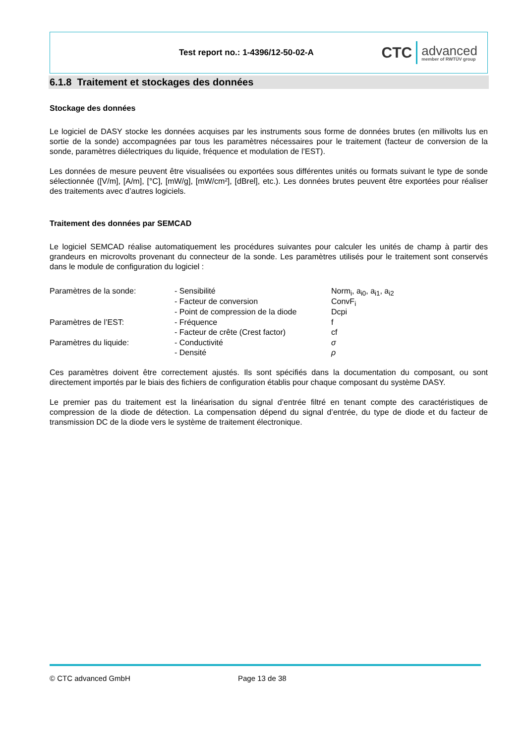Test report no.: 1-4396/12-50-02-A
CTC advanced
member of RWTÜV group
6.1.8 Traitement et stockages des données
Stockage des données
Le logiciel de DASY stocke les données acquises par les instruments sous forme de données brutes (en millivolts lus en sortie de la sonde) accompagnées par tous les paramètres nécessaires pour le traitement (facteur de conversion de la sonde, paramètres diélectriques du liquide, fréquence et modulation de l’EST).
Les données de mesure peuvent être visualisées ou exportées sous différentes unités ou formats suivant le type de sonde sélectionnée ([V/m], [A/m], [°C], [mW/g], [mW/cm²], [dBrel], etc.). Les données brutes peuvent être exportées pour réaliser des traitements avec d’autres logiciels.
Traitement des données par SEMCAD
Le logiciel SEMCAD réalise automatiquement les procédures suivantes pour calculer les unités de champ à partir des grandeurs en microvolts provenant du connecteur de la sonde. Les paramètres utilisés pour le traitement sont conservés dans le module de configuration du logiciel :
| Paramètres de la sonde: | - Sensibilité | Norm<sub>i</sub>, a<sub>i0</sub>, a<sub>i1</sub>, a<sub>i2</sub> |
| | - Facteur de conversion | ConvF<sub>i</sub> |
| | - Point de compression de la diode | Dcpi |
| Paramètres de l’EST: | - Fréquence | f |
| | - Facteur de crête (Crest factor) | cf |
| Paramètres du liquide: | - Conductivité | σ |
| | - Densité | ρ |
Ces paramètres doivent être correctement ajustés. Ils sont spécifiés dans la documentation du composant, ou sont directement importés par le biais des fichiers de configuration établis pour chaque composant du système DASY.
Le premier pas du traitement est la linéarisation du signal d’entrée filtré en tenant compte des caractéristiques de compression de la diode de détection. La compensation dépend du signal d’entrée, du type de diode et du facteur de transmission DC de la diode vers le système de traitement électronique.
© CTC advanced GmbH Page 13 de 38